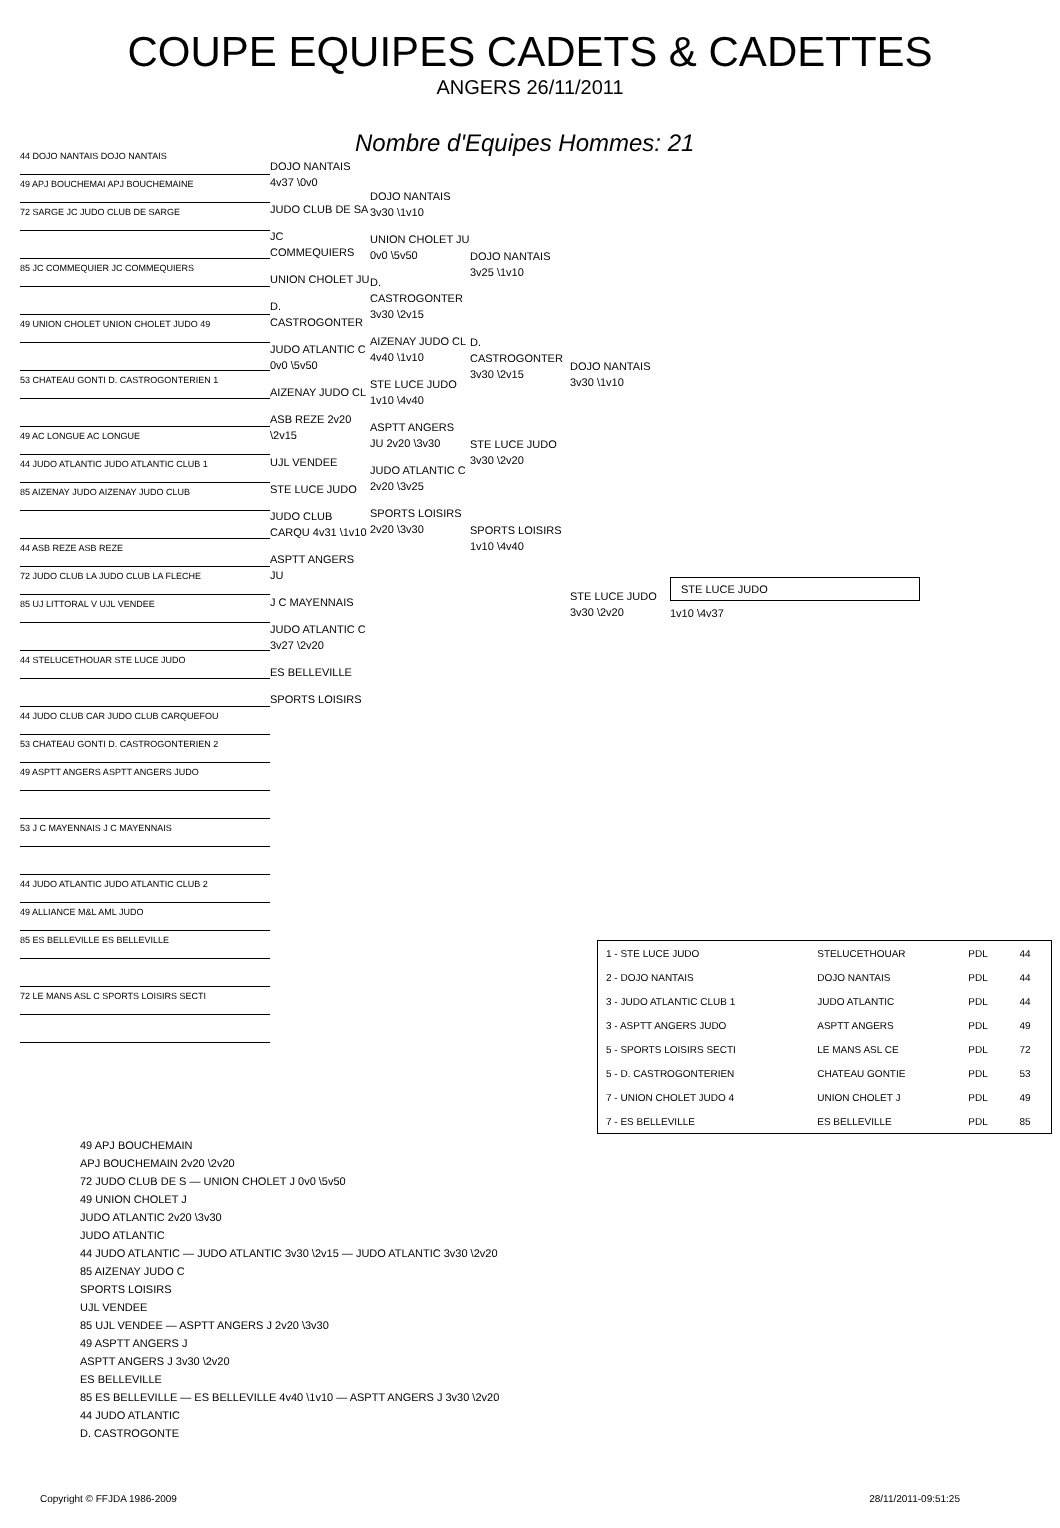COUPE EQUIPES CADETS & CADETTES
ANGERS 26/11/2011
Nombre d'Equipes Hommes: 21
44 DOJO NANTAIS DOJO NANTAIS
49 APJ BOUCHEMAI APJ BOUCHEMAINE
72 SARGE JC JUDO CLUB DE SARGE
85 JC COMMEQUIER JC COMMEQUIERS
49 UNION CHOLET UNION CHOLET JUDO 49
53 CHATEAU GONTI D. CASTROGONTERIEN 1
49 AC LONGUE AC LONGUE
44 JUDO ATLANTIC JUDO ATLANTIC CLUB 1
85 AIZENAY JUDO AIZENAY JUDO CLUB
44 ASB REZE ASB REZE
72 JUDO CLUB LA JUDO CLUB LA FLECHE
85 UJ LITTORAL V UJL VENDEE
44 STELUCETHOUAR STE LUCE JUDO
44 JUDO CLUB CAR JUDO CLUB CARQUEFOU
53 CHATEAU GONTI D. CASTROGONTERIEN 2
49 ASPTT ANGERS ASPTT ANGERS JUDO
53 J C MAYENNAIS J C MAYENNAIS
44 JUDO ATLANTIC JUDO ATLANTIC CLUB 2
49 ALLIANCE M&L AML JUDO
85 ES BELLEVILLE ES BELLEVILLE
72 LE MANS ASL C SPORTS LOISIRS SECTI
DOJO NANTAIS 4v37 \0v0
JUDO CLUB DE SA
JC COMMEQUIERS
UNION CHOLET JU
D. CASTROGONTER
JUDO ATLANTIC C 0v0 \5v50
AIZENAY JUDO CL
ASB REZE 2v20 \2v15
UJL VENDEE
STE LUCE JUDO
JUDO CLUB CARQU 4v31 \1v10
ASPTT ANGERS JU
J C MAYENNAIS
JUDO ATLANTIC C 3v27 \2v20
ES BELLEVILLE
SPORTS LOISIRS
DOJO NANTAIS 3v30 \1v10
UNION CHOLET JU 0v0 \5v50
D. CASTROGONTER 3v30 \2v15
AIZENAY JUDO CL 4v40 \1v10
STE LUCE JUDO 1v10 \4v40
ASPTT ANGERS JU 2v20 \3v30
JUDO ATLANTIC C 2v20 \3v25
SPORTS LOISIRS 2v20 \3v30
DOJO NANTAIS 3v25 \1v10
D. CASTROGONTER 3v30 \2v15
STE LUCE JUDO 3v30 \2v20
SPORTS LOISIRS 1v10 \4v40
DOJO NANTAIS 3v30 \1v10
STE LUCE JUDO 3v30 \2v20
STE LUCE JUDO
1v10 \4v37
| 1 - STE LUCE JUDO | STELUCETHOUAR | PDL | 44 |
| 2 - DOJO NANTAIS | DOJO NANTAIS | PDL | 44 |
| 3 - JUDO ATLANTIC CLUB 1 | JUDO ATLANTIC | PDL | 44 |
| 3 - ASPTT ANGERS JUDO | ASPTT ANGERS | PDL | 49 |
| 5 - SPORTS LOISIRS SECTI | LE MANS ASL CE | PDL | 72 |
| 5 - D. CASTROGONTERIEN | CHATEAU GONTIE | PDL | 53 |
| 7 - UNION CHOLET JUDO 4 | UNION CHOLET J | PDL | 49 |
| 7 - ES BELLEVILLE | ES BELLEVILLE | PDL | 85 |
49 APJ BOUCHEMAIN
APJ BOUCHEMAIN 2v20 \2v20
72 JUDO CLUB DE S — UNION CHOLET J 0v0 \5v50
49 UNION CHOLET J
JUDO ATLANTIC 2v20 \3v30
JUDO ATLANTIC
44 JUDO ATLANTIC — JUDO ATLANTIC 3v30 \2v15 — JUDO ATLANTIC 3v30 \2v20
85 AIZENAY JUDO C
SPORTS LOISIRS
UJL VENDEE
85 UJL VENDEE — ASPTT ANGERS J 2v20 \3v30
49 ASPTT ANGERS J
ASPTT ANGERS J 3v30 \2v20
ES BELLEVILLE
85 ES BELLEVILLE — ES BELLEVILLE 4v40 \1v10 — ASPTT ANGERS J 3v30 \2v20
44 JUDO ATLANTIC
D. CASTROGONTE
Copyright © FFJDA 1986-2009 28/11/2011-09:51:25